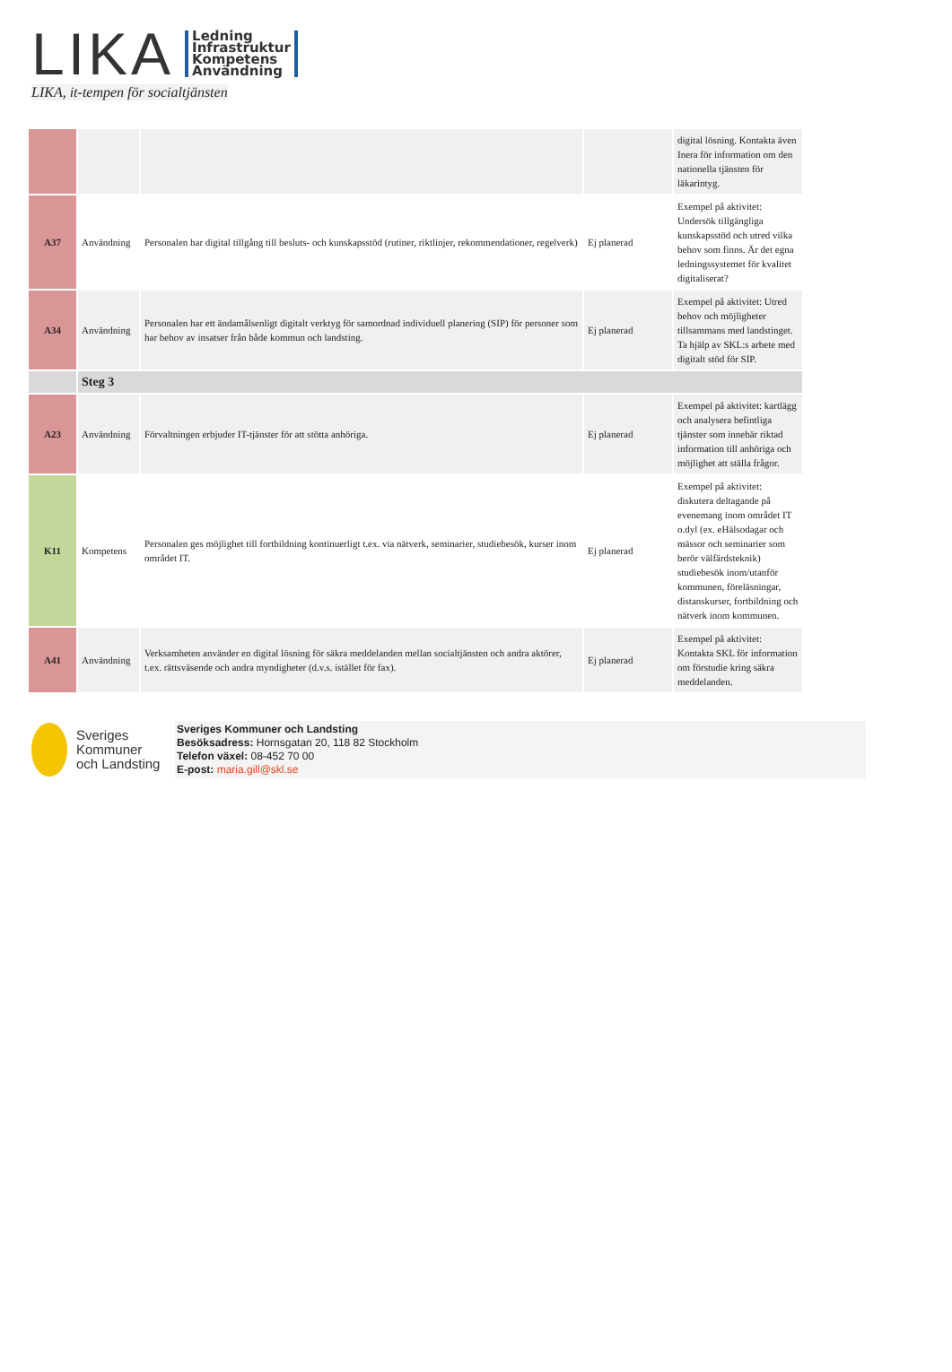LIKA Ledning
Infrastruktur
Kompetens
Användning
LIKA, it-tempen för socialtjänsten
| | | | | digital lösning. Kontakta även Inera för information om den nationella tjänsten för läkarintyg. |
| A37 | Användning | Personalen har digital tillgång till besluts- och kunskapsstöd (rutiner, riktlinjer, rekommendationer, regelverk) | Ej planerad | Exempel på aktivitet: Undersök tillgängliga kunskapsstöd och utred vilka behov som finns. Är det egna ledningssystemet för kvalitet digitaliserat? |
| A34 | Användning | Personalen har ett ändamålsenligt digitalt verktyg för samordnad individuell planering (SIP) för personer som har behov av insatser från både kommun och landsting. | Ej planerad | Exempel på aktivitet: Utred behov och möjligheter tillsammans med landstinget. Ta hjälp av SKL:s arbete med digitalt stöd för SIP. |
| | Steg 3 | | | |
| A23 | Användning | Förvaltningen erbjuder IT-tjänster för att stötta anhöriga. | Ej planerad | Exempel på aktivitet: kartlägg och analysera befintliga tjänster som innebär riktad information till anhöriga och möjlighet att ställa frågor. |
| K11 | Kompetens | Personalen ges möjlighet till fortbildning kontinuerligt t.ex. via nätverk, seminarier, studiebesök, kurser inom området IT. | Ej planerad | Exempel på aktivitet: diskutera deltagande på evenemang inom området IT o.dyl (ex. eHälsodagar och mässor och seminarier som berör välfärdsteknik) studiebesök inom/utanför kommunen, föreläsningar, distanskurser, fortbildning och nätverk inom kommunen. |
| A41 | Användning | Verksamheten använder en digital lösning för säkra meddelanden mellan socialtjänsten och andra aktörer, t.ex. rättsväsende och andra myndigheter (d.v.s. istället för fax). | Ej planerad | Exempel på aktivitet: Kontakta SKL för information om förstudie kring säkra meddelanden. |
Sveriges
Kommuner
och Landsting
Sveriges Kommuner och Landsting
Besöksadress: Hornsgatan 20, 118 82 Stockholm
Telefon växel: 08-452 70 00
E-post: maria.gill@skl.se